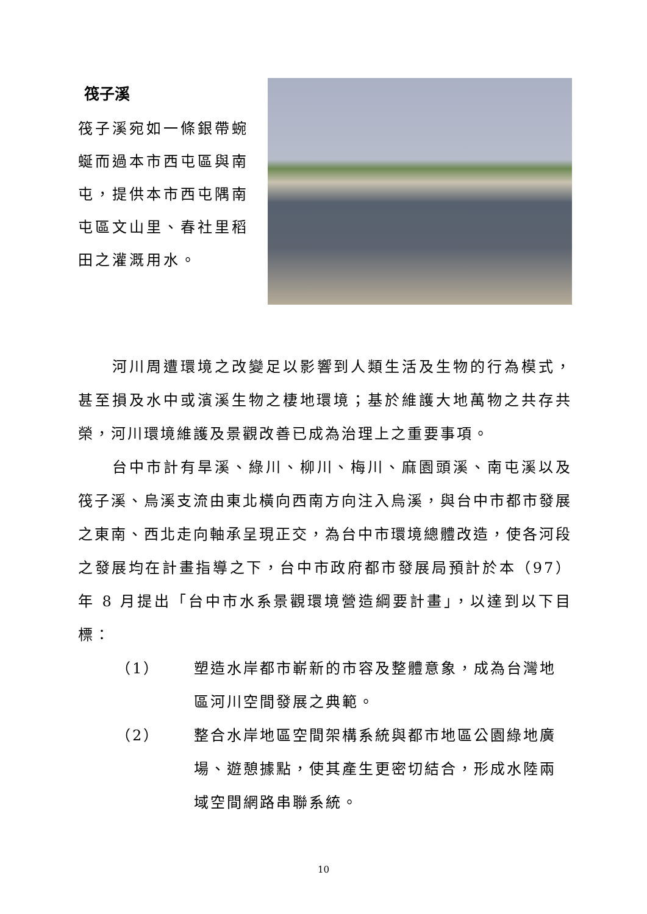筏子溪
筏子溪宛如一條銀帶蜿蜒而過本市西屯區與南屯，提供本市西屯隅南屯區文山里、春社里稻田之灌溉用水。
河川周遭環境之改變足以影響到人類生活及生物的行為模式，甚至損及水中或濱溪生物之棲地環境；基於維護大地萬物之共存共榮，河川環境維護及景觀改善已成為治理上之重要事項。
台中市計有旱溪、綠川、柳川、梅川、麻園頭溪、南屯溪以及筏子溪、烏溪支流由東北橫向西南方向注入烏溪，與台中市都市發展之東南、西北走向軸承呈現正交，為台中市環境總體改造，使各河段之發展均在計畫指導之下，台中市政府都市發展局預計於本（97）年 8 月提出「台中市水系景觀環境營造綱要計畫」，以達到以下目標：
（1） 塑造水岸都市嶄新的市容及整體意象，成為台灣地區河川空間發展之典範。
（2） 整合水岸地區空間架構系統與都市地區公園綠地廣場、遊憩據點，使其產生更密切結合，形成水陸兩域空間網路串聯系統。
10